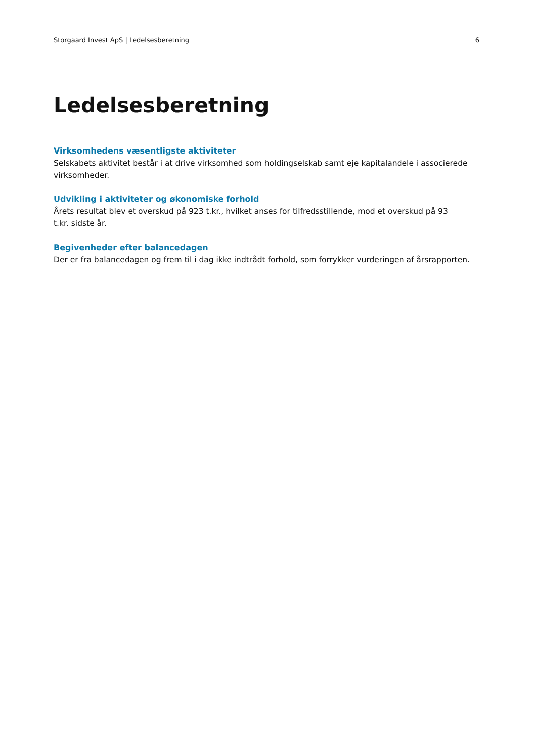Storgaard Invest ApS | Ledelsesberetning 6
Ledelsesberetning
Virksomhedens væsentligste aktiviteter
Selskabets aktivitet består i at drive virksomhed som holdingselskab samt eje kapitalandele i associerede virksomheder.
Udvikling i aktiviteter og økonomiske forhold
Årets resultat blev et overskud på 923 t.kr., hvilket anses for tilfredsstillende, mod et overskud på 93
t.kr. sidste år.
Begivenheder efter balancedagen
Der er fra balancedagen og frem til i dag ikke indtrådt forhold, som forrykker vurderingen af årsrapporten.